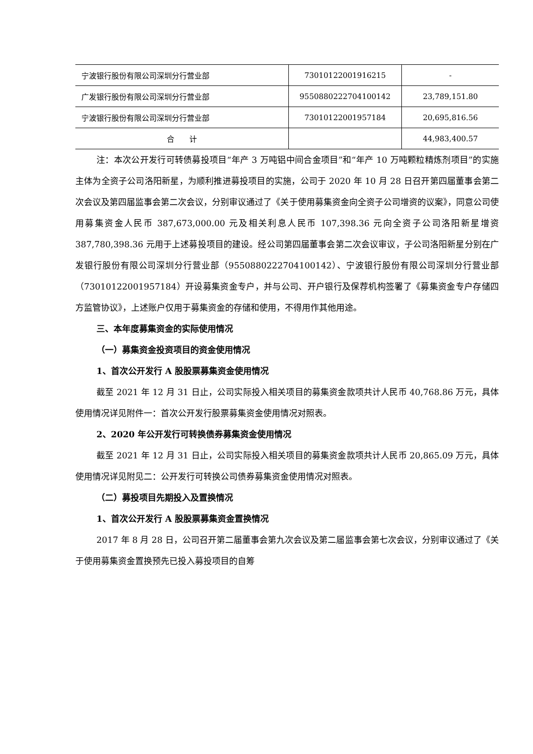| 宁波银行股份有限公司深圳分行营业部 | 73010122001916215 | - |
| 广发银行股份有限公司深圳分行营业部 | 9550880222704100142 | 23,789,151.80 |
| 宁波银行股份有限公司深圳分行营业部 | 73010122001957184 | 20,695,816.56 |
| 合 计 | | 44,983,400.57 |
注：本次公开发行可转债募投项目“年产 3 万吨铝中间合金项目”和“年产 10 万吨颗粒精炼剂项目”的实施主体为全资子公司洛阳新星，为顺利推进募投项目的实施，公司于 2020 年 10 月 28 日召开第四届董事会第二次会议及第四届监事会第二次会议，分别审议通过了《关于使用募集资金向全资子公司增资的议案》，同意公司使用募集资金人民币 387,673,000.00 元及相关利息人民币 107,398.36 元向全资子公司洛阳新星增资 387,780,398.36 元用于上述募投项目的建设。经公司第四届董事会第二次会议审议，子公司洛阳新星分别在广发银行股份有限公司深圳分行营业部（9550880222704100142）、宁波银行股份有限公司深圳分行营业部（73010122001957184）开设募集资金专户，并与公司、开户银行及保荐机构签署了《募集资金专户存储四方监管协议》，上述账户仅用于募集资金的存储和使用，不得用作其他用途。
三、本年度募集资金的实际使用情况
（一）募集资金投资项目的资金使用情况
1、首次公开发行 A 股股票募集资金使用情况
截至 2021 年 12 月 31 日止，公司实际投入相关项目的募集资金款项共计人民币 40,768.86 万元，具体使用情况详见附件一：首次公开发行股票募集资金使用情况对照表。
2、2020 年公开发行可转换债券募集资金使用情况
截至 2021 年 12 月 31 日止，公司实际投入相关项目的募集资金款项共计人民币 20,865.09 万元，具体使用情况详见附见二：公开发行可转换公司债券募集资金使用情况对照表。
（二）募投项目先期投入及置换情况
1、首次公开发行 A 股股票募集资金置换情况
2017 年 8 月 28 日，公司召开第二届董事会第九次会议及第二届监事会第七次会议，分别审议通过了《关于使用募集资金置换预先已投入募投项目的自筹